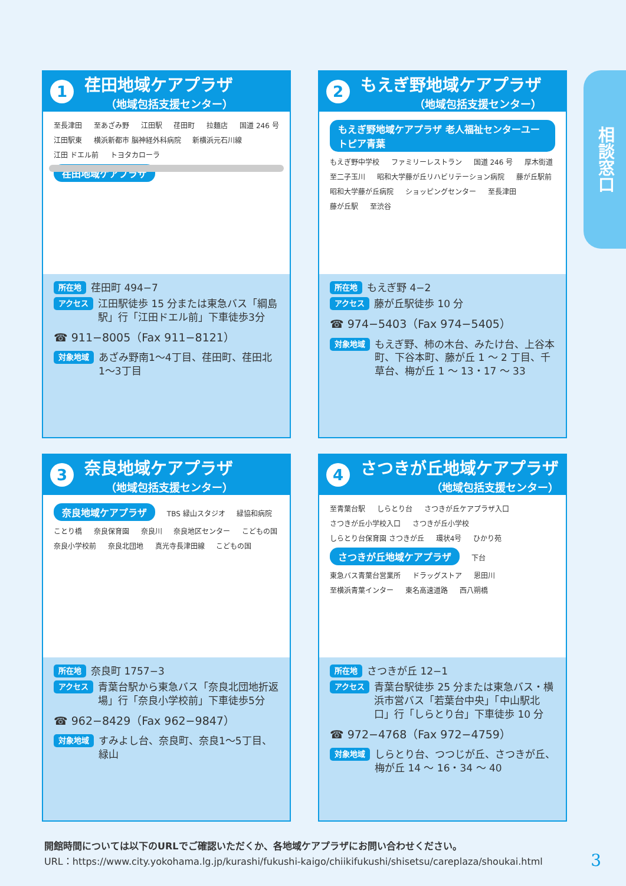相談窓口
1
荏田地域ケアプラザ
（地域包括支援センター）
至長津田 至あざみ野 江田駅 荏田町 拉麺店 国道 246 号 江田駅東 横浜新都市 脳神経外科病院 新横浜元石川線 江田 ドエル前 トヨタカローラ
荏田地域ケアプラザ
所在地 荏田町 494−7
アクセス 江田駅徒歩 15 分または東急バス「綱島駅」行「江田ドエル前」下車徒歩3分
☎ 911−8005（Fax 911−8121）
対象地域 あざみ野南1〜4丁目、荏田町、荏田北1〜3丁目
2
もえぎ野地域ケアプラザ
（地域包括支援センター）
もえぎ野地域ケアプラザ 老人福祉センターユートピア青葉 もえぎ野中学校 ファミリーレストラン 国道 246 号 厚木街道 至二子玉川 昭和大学藤が丘リハビリテーション病院 藤が丘駅前 昭和大学藤が丘病院 ショッピングセンター 至長津田 藤が丘駅 至渋谷
所在地 もえぎ野 4−2
アクセス 藤が丘駅徒歩 10 分
☎ 974−5403（Fax 974−5405）
対象地域 もえぎ野、柿の木台、みたけ台、上谷本町、下谷本町、藤が丘 1 〜 2 丁目、千草台、梅が丘 1 〜 13・17 〜 33
3
奈良地域ケアプラザ
（地域包括支援センター）
奈良地域ケアプラザ TBS 緑山スタジオ 緑協和病院 ことり橋 奈良保育園 奈良川 奈良地区センター こどもの国 奈良小学校前 奈良北団地 真光寺長津田線 こどもの国
所在地 奈良町 1757−3
アクセス 青葉台駅から東急バス「奈良北団地折返場」行「奈良小学校前」下車徒歩5分
☎ 962−8429（Fax 962−9847）
対象地域 すみよし台、奈良町、奈良1〜5丁目、緑山
4
さつきが丘地域ケアプラザ
（地域包括支援センター）
至青葉台駅 しらとり台 さつきが丘ケアプラザ入口 さつきが丘小学校入口 さつきが丘小学校 しらとり台保育園 さつきが丘 環状4号 ひかり苑 さつきが丘地域ケアプラザ 下台 東急バス青葉台営業所 ドラッグストア 恩田川 至横浜青葉インター 東名高速道路 西八朔橋
所在地 さつきが丘 12−1
アクセス 青葉台駅徒歩 25 分または東急バス・横浜市営バス「若葉台中央」「中山駅北口」行「しらとり台」下車徒歩 10 分
☎ 972−4768（Fax 972−4759）
対象地域 しらとり台、つつじが丘、さつきが丘、梅が丘 14 〜 16・34 〜 40
開館時間については以下のURLでご確認いただくか、各地域ケアプラザにお問い合わせください。
URL：https://www.city.yokohama.lg.jp/kurashi/fukushi-kaigo/chiikifukushi/shisetsu/careplaza/shoukai.html
3